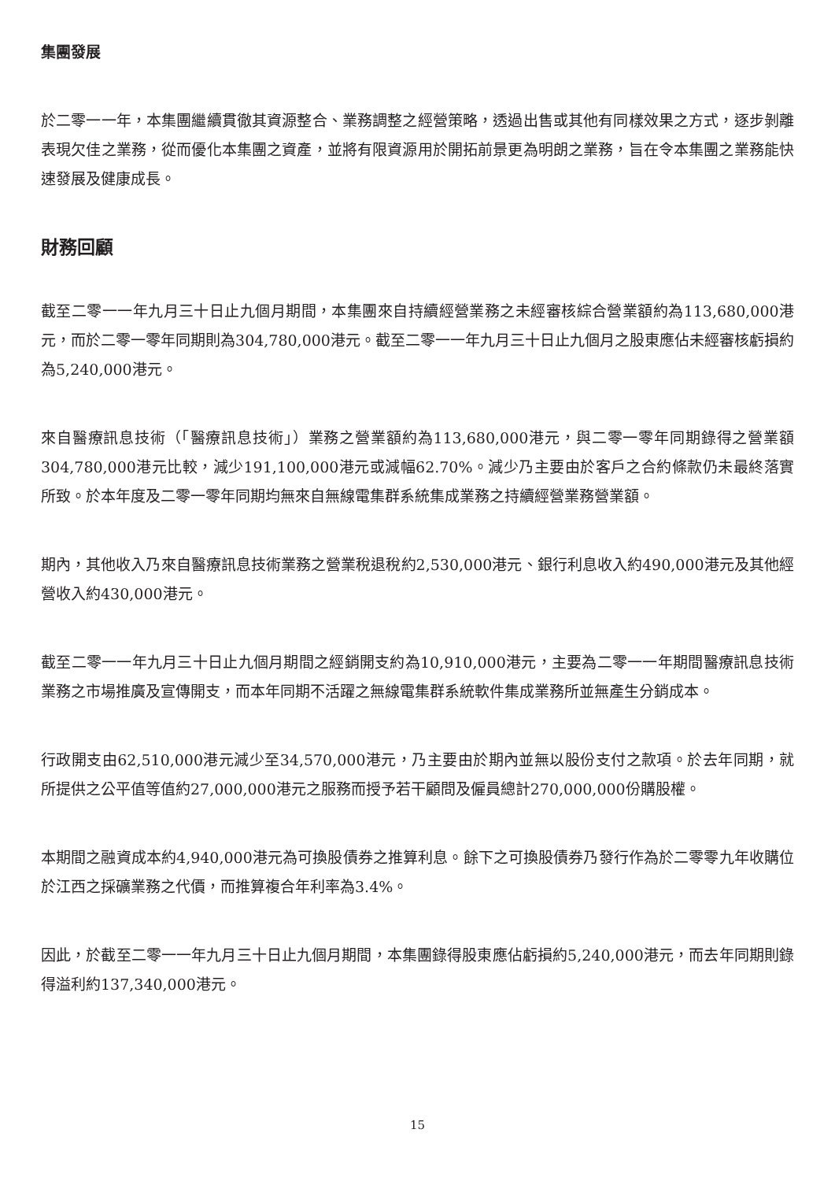集團發展
於二零一一年，本集團繼續貫徹其資源整合、業務調整之經營策略，透過出售或其他有同樣效果之方式，逐步剝離表現欠佳之業務，從而優化本集團之資產，並將有限資源用於開拓前景更為明朗之業務，旨在令本集團之業務能快速發展及健康成長。
財務回顧
截至二零一一年九月三十日止九個月期間，本集團來自持續經營業務之未經審核綜合營業額約為113,680,000港元，而於二零一零年同期則為304,780,000港元。截至二零一一年九月三十日止九個月之股東應佔未經審核虧損約為5,240,000港元。
來自醫療訊息技術（「醫療訊息技術」）業務之營業額約為113,680,000港元，與二零一零年同期錄得之營業額304,780,000港元比較，減少191,100,000港元或減幅62.70%。減少乃主要由於客戶之合約條款仍未最終落實所致。於本年度及二零一零年同期均無來自無線電集群系統集成業務之持續經營業務營業額。
期內，其他收入乃來自醫療訊息技術業務之營業稅退稅約2,530,000港元、銀行利息收入約490,000港元及其他經營收入約430,000港元。
截至二零一一年九月三十日止九個月期間之經銷開支約為10,910,000港元，主要為二零一一年期間醫療訊息技術業務之市場推廣及宣傳開支，而本年同期不活躍之無線電集群系統軟件集成業務所並無產生分銷成本。
行政開支由62,510,000港元減少至34,570,000港元，乃主要由於期內並無以股份支付之款項。於去年同期，就所提供之公平值等值約27,000,000港元之服務而授予若干顧問及僱員總計270,000,000份購股權。
本期間之融資成本約4,940,000港元為可換股債券之推算利息。餘下之可換股債券乃發行作為於二零零九年收購位於江西之採礦業務之代價，而推算複合年利率為3.4%。
因此，於截至二零一一年九月三十日止九個月期間，本集團錄得股東應佔虧損約5,240,000港元，而去年同期則錄得溢利約137,340,000港元。
15